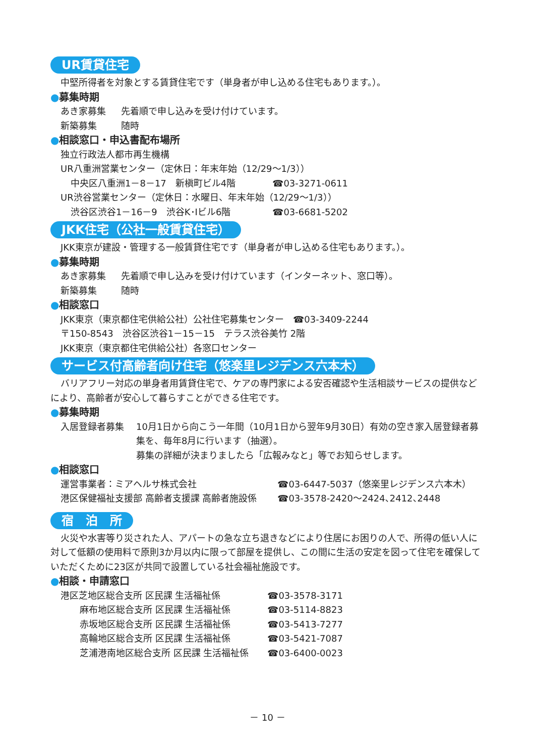UR賃貸住宅
中堅所得者を対象とする賃貸住宅です（単身者が申し込める住宅もあります。）。
●募集時期
あき家募集 先着順で申し込みを受け付けています。
新築募集 随時
●相談窓口・申込書配布場所
独立行政法人都市再生機構
UR八重洲営業センター（定休日：年末年始（12/29～1/3））
中央区八重洲1－8－17　新槇町ビル4階 ☎03-3271-0611
UR渋谷営業センター（定休日：水曜日、年末年始（12/29～1/3））
渋谷区渋谷1－16－9　渋谷K･Iビル6階 ☎03-6681-5202
JKK住宅（公社一般賃貸住宅）
JKK東京が建設・管理する一般賃貸住宅です（単身者が申し込める住宅もあります。）。
●募集時期
あき家募集 先着順で申し込みを受け付けています（インターネット、窓口等）。
新築募集 随時
●相談窓口
JKK東京（東京都住宅供給公社）公社住宅募集センター　☎03-3409-2244
〒150-8543　渋谷区渋谷1－15－15　テラス渋谷美竹 2階
JKK東京（東京都住宅供給公社）各窓口センター
サービス付高齢者向け住宅（悠楽里レジデンス六本木）
バリアフリー対応の単身者用賃貸住宅で、ケアの専門家による安否確認や生活相談サービスの提供などにより、高齢者が安心して暮らすことができる住宅です。
●募集時期
入居登録者募集 10月1日から向こう一年間（10月1日から翌年9月30日）有効の空き家入居登録者募集を、毎年8月に行います（抽選）。
募集の詳細が決まりましたら「広報みなと」等でお知らせします。
●相談窓口
運営事業者：ミアヘルサ株式会社 ☎03-6447-5037（悠楽里レジデンス六本木）
港区保健福祉支援部 高齢者支援課 高齢者施設係 ☎03-3578-2420～2424､2412､2448
宿　泊　所
火災や水害等り災された人、アパートの急な立ち退きなどにより住居にお困りの人で、所得の低い人に対して低額の使用料で原則3か月以内に限って部屋を提供し、この間に生活の安定を図って住宅を確保していただくために23区が共同で設置している社会福祉施設です。
●相談・申請窓口
港区芝地区総合支所 区民課 生活福祉係 ☎03-3578-3171
麻布地区総合支所 区民課 生活福祉係 ☎03-5114-8823
赤坂地区総合支所 区民課 生活福祉係 ☎03-5413-7277
高輪地区総合支所 区民課 生活福祉係 ☎03-5421-7087
芝浦港南地区総合支所 区民課 生活福祉係 ☎03-6400-0023
－ 10 －